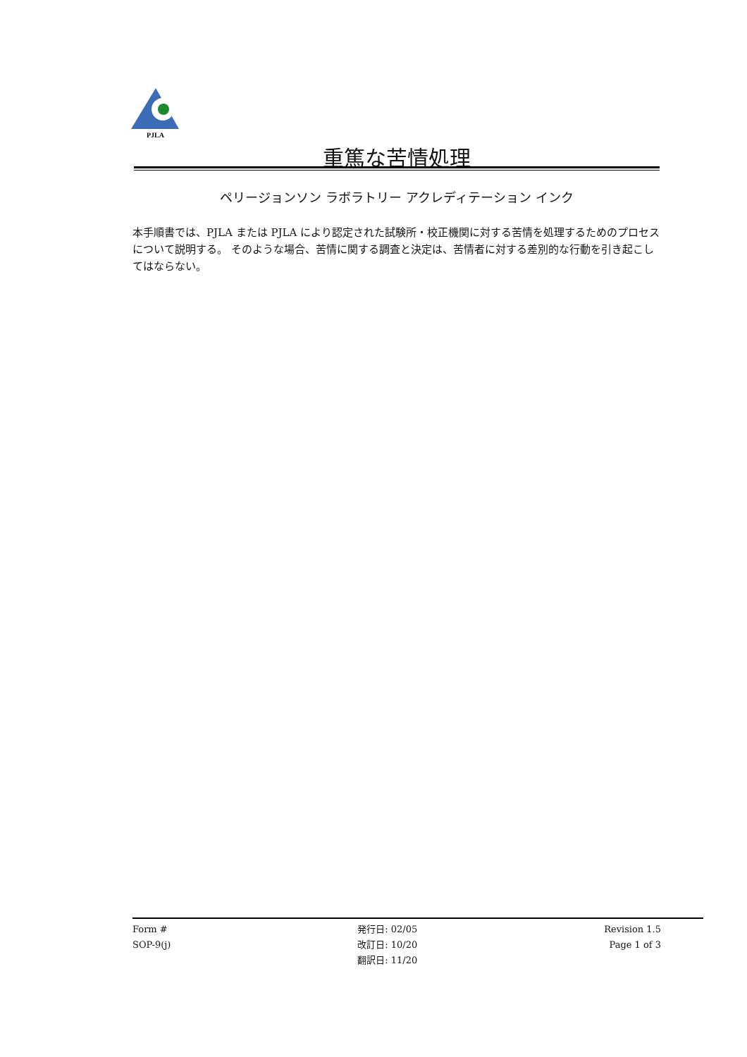PJLA
重篤な苦情処理
ペリージョンソン ラボラトリー アクレディテーション インク
本手順書では、PJLA または PJLA により認定された試験所・校正機関に対する苦情を処理するためのプロセスについて説明する。 そのような場合、苦情に関する調査と決定は、苦情者に対する差別的な行動を引き起こしてはならない。
Form #
SOP-9(j)
発行日: 02/05
改訂日: 10/20
翻訳日: 11/20
Revision 1.5
Page 1 of 3